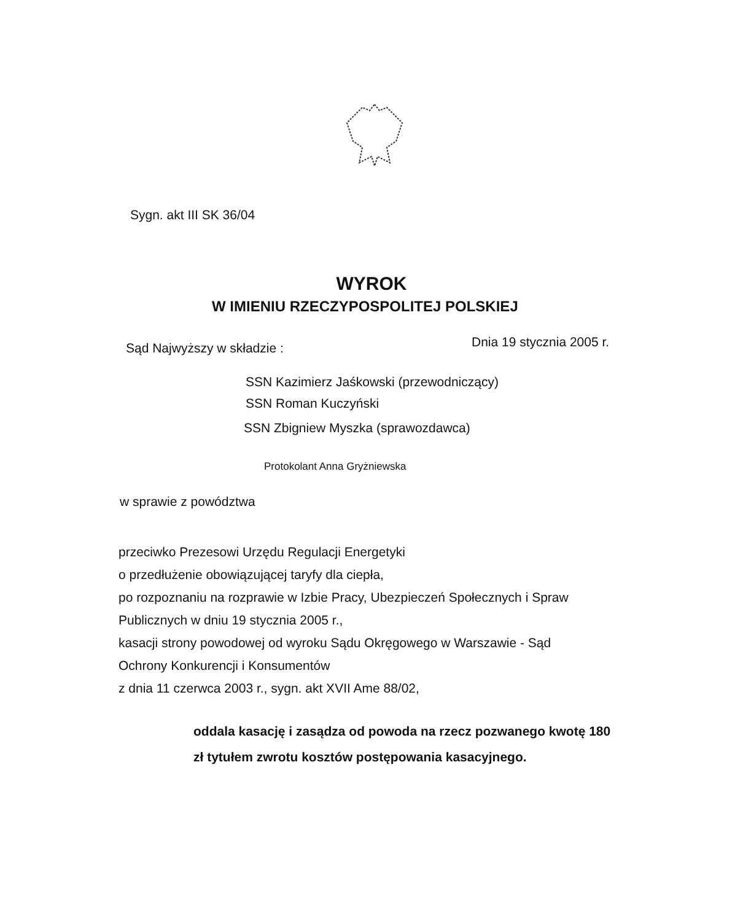Sygn. akt III SK 36/04
WYROK
W IMIENIU RZECZYPOSPOLITEJ POLSKIEJ
Sąd Najwyższy w składzie : Dnia 19 stycznia 2005 r.
SSN Kazimierz Jaśkowski (przewodniczący)
SSN Roman Kuczyński
SSN Zbigniew Myszka (sprawozdawca)
Protokolant Anna Gryżniewska
w sprawie z powództwa
przeciwko Prezesowi Urzędu Regulacji Energetyki
o przedłużenie obowiązującej taryfy dla ciepła,
po rozpoznaniu na rozprawie w Izbie Pracy, Ubezpieczeń Społecznych i Spraw Publicznych w dniu 19 stycznia 2005 r.,
kasacji strony powodowej od wyroku Sądu Okręgowego w Warszawie - Sąd Ochrony Konkurencji i Konsumentów
z dnia 11 czerwca 2003 r., sygn. akt XVII Ame 88/02,
oddala kasację i zasądza od powoda na rzecz pozwanego kwotę 180 zł tytułem zwrotu kosztów postępowania kasacyjnego.